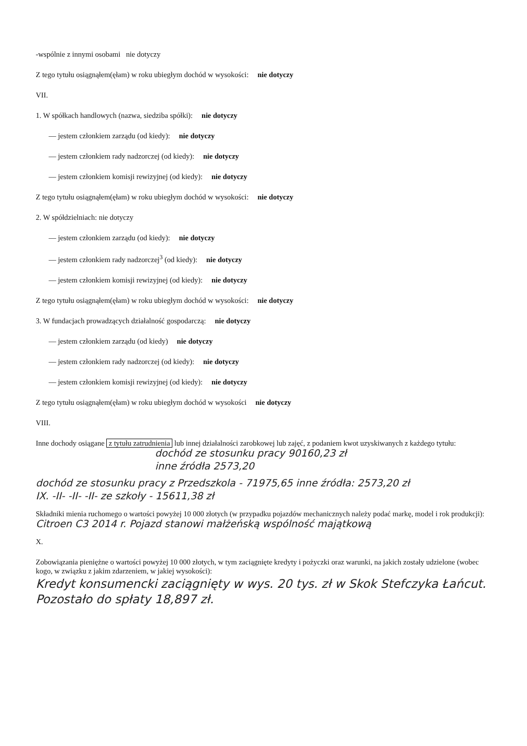-wspólnie z innymi osobami nie dotyczy
Z tego tytułu osiągnąłem(ęłam) w roku ubiegłym dochód w wysokości: nie dotyczy
VII.
1. W spółkach handlowych (nazwa, siedziba spółki): nie dotyczy
— jestem członkiem zarządu (od kiedy): nie dotyczy
— jestem członkiem rady nadzorczej (od kiedy): nie dotyczy
— jestem członkiem komisji rewizyjnej (od kiedy): nie dotyczy
Z tego tytułu osiągnąłem(ęłam) w roku ubiegłym dochód w wysokości: nie dotyczy
2. W spółdzielniach: nie dotyczy
— jestem członkiem zarządu (od kiedy): nie dotyczy
— jestem członkiem rady nadzorczej<sup>3</sup> (od kiedy): nie dotyczy
— jestem członkiem komisji rewizyjnej (od kiedy): nie dotyczy
Z tego tytułu osiągnąłem(ęłam) w roku ubiegłym dochód w wysokości: nie dotyczy
3. W fundacjach prowadzących działalność gospodarczą: nie dotyczy
— jestem członkiem zarządu (od kiedy) nie dotyczy
— jestem członkiem rady nadzorczej (od kiedy): nie dotyczy
— jestem członkiem komisji rewizyjnej (od kiedy): nie dotyczy
Z tego tytułu osiągnąłem(ęłam) w roku ubiegłym dochód w wysokości nie dotyczy
VIII.
Inne dochody osiągane z tytułu zatrudnienia lub innej działalności zarobkowej lub zajęć, z podaniem kwot uzyskiwanych z każdego tytułu:
dochód ze stosunku pracy 90160,23 zł
inne źródła 2573,20
dochód ze stosunku pracy z Przedszkola - 71975,65 inne źródła: 2573,20 zł
IX. -II- -II- -II- ze szkoły - 15611,38 zł
Składniki mienia ruchomego o wartości powyżej 10 000 złotych (w przypadku pojazdów mechanicznych należy podać markę, model i rok produkcji):
Citroen C3 2014 r. Pojazd stanowi małżeńską wspólność majątkową
X.
Zobowiązania pieniężne o wartości powyżej 10 000 złotych, w tym zaciągnięte kredyty i pożyczki oraz warunki, na jakich zostały udzielone (wobec kogo, w związku z jakim zdarzeniem, w jakiej wysokości):
Kredyt konsumencki zaciągnięty w wys. 20 tys. zł w Skok Stefczyka Łańcut. Pozostało do spłaty 18,897 zł.